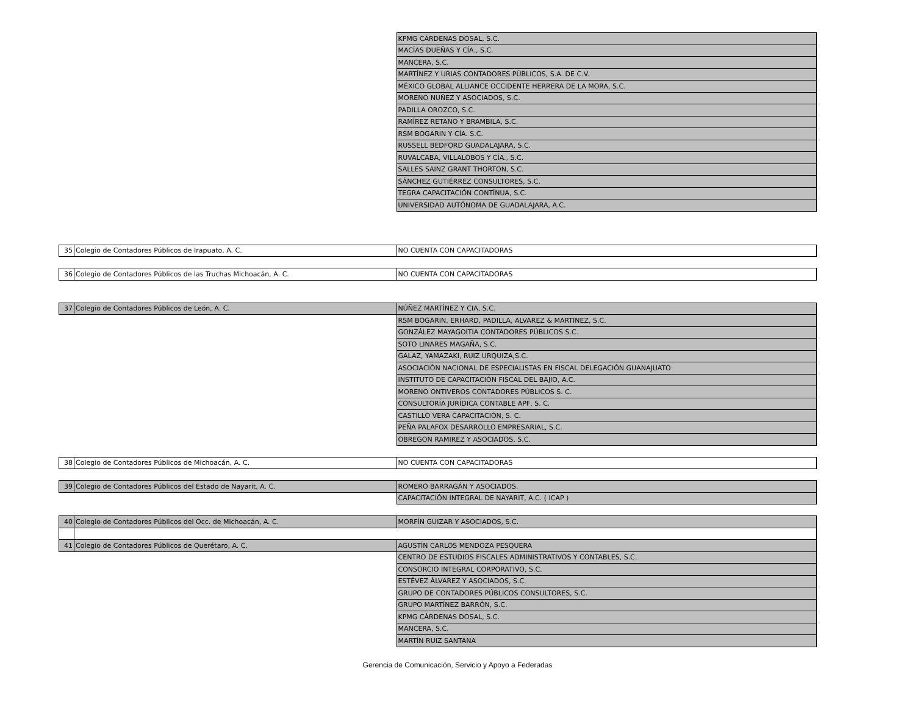| | | KPMG CÁRDENAS DOSAL, S.C. |
| | | MACÍAS DUEÑAS Y CÍA., S.C. |
| | | MANCERA, S.C. |
| | | MARTÍNEZ Y URIAS CONTADORES PÚBLICOS, S.A. DE C.V. |
| | | MÉXICO GLOBAL ALLIANCE OCCIDENTE HERRERA DE LA MORA, S.C. |
| | | MORENO NUÑEZ Y ASOCIADOS, S.C. |
| | | PADILLA OROZCO, S.C. |
| | | RAMÍREZ RETANO Y BRAMBILA, S.C. |
| | | RSM BOGARIN Y CÍA. S.C. |
| | | RUSSELL BEDFORD GUADALAJARA, S.C. |
| | | RUVALCABA, VILLALOBOS Y CÍA., S.C. |
| | | SALLES SAINZ GRANT THORTON, S.C. |
| | | SÁNCHEZ GUTIÉRREZ CONSULTORES, S.C. |
| | | TEGRA CAPACITACIÓN CONTÍNUA, S.C. |
| | | UNIVERSIDAD AUTÓNOMA DE GUADALAJARA, A.C. |
| 35 | Colegio de Contadores Públicos de Irapuato, A. C. | NO CUENTA CON CAPACITADORAS |
| 36 | Colegio de Contadores Públicos de las Truchas Michoacán, A. C. | NO CUENTA CON CAPACITADORAS |
| 37 | Colegio de Contadores Públicos de León, A. C. | NÚÑEZ MARTÍNEZ Y CIA, S.C. |
| | | RSM BOGARIN, ERHARD, PADILLA, ALVAREZ & MARTINEZ, S.C. |
| | | GONZÁLEZ MAYAGOITIA CONTADORES PÚBLICOS S.C. |
| | | SOTO LINARES MAGAÑA, S.C. |
| | | GALAZ, YAMAZAKI, RUIZ URQUIZA,S.C. |
| | | ASOCIACIÓN NACIONAL DE ESPECIALISTAS EN FISCAL DELEGACIÓN GUANAJUATO |
| | | INSTITUTO DE CAPACITACIÓN FISCAL DEL BAJIO, A.C. |
| | | MORENO ONTIVEROS CONTADORES PÚBLICOS S. C. |
| | | CONSULTORÍA JURÍDICA CONTABLE APF, S. C. |
| | | CASTILLO VERA CAPACITACIÓN, S. C. |
| | | PEÑA PALAFOX DESARROLLO EMPRESARIAL, S.C. |
| | | OBREGON RAMIREZ Y ASOCIADOS, S.C. |
| 38 | Colegio de Contadores Públicos de Michoacán, A. C. | NO CUENTA CON CAPACITADORAS |
| 39 | Colegio de Contadores Públicos del Estado de Nayarit, A. C. | ROMERO BARRAGÁN Y ASOCIADOS. |
| | | CAPACITACIÓN INTEGRAL DE NAYARIT, A.C. ( ICAP ) |
| 40 | Colegio de Contadores Públicos del Occ. de Michoacán, A. C. | MORFÍN GUIZAR Y ASOCIADOS, S.C. |
| 41 | Colegio de Contadores Públicos de Querétaro, A. C. | AGUSTÍN CARLOS MENDOZA PESQUERA |
| | | CENTRO DE ESTUDIOS FISCALES ADMINISTRATIVOS Y CONTABLES, S.C. |
| | | CONSORCIO INTEGRAL CORPORATIVO, S.C. |
| | | ESTÉVEZ ÁLVAREZ Y ASOCIADOS, S.C. |
| | | GRUPO DE CONTADORES PÚBLICOS CONSULTORES, S.C. |
| | | GRUPO MARTÍNEZ BARRÓN, S.C. |
| | | KPMG CÁRDENAS DOSAL, S.C. |
| | | MANCERA, S.C. |
| | | MARTÍN RUIZ SANTANA |
Gerencia de Comunicación, Servicio y Apoyo a Federadas